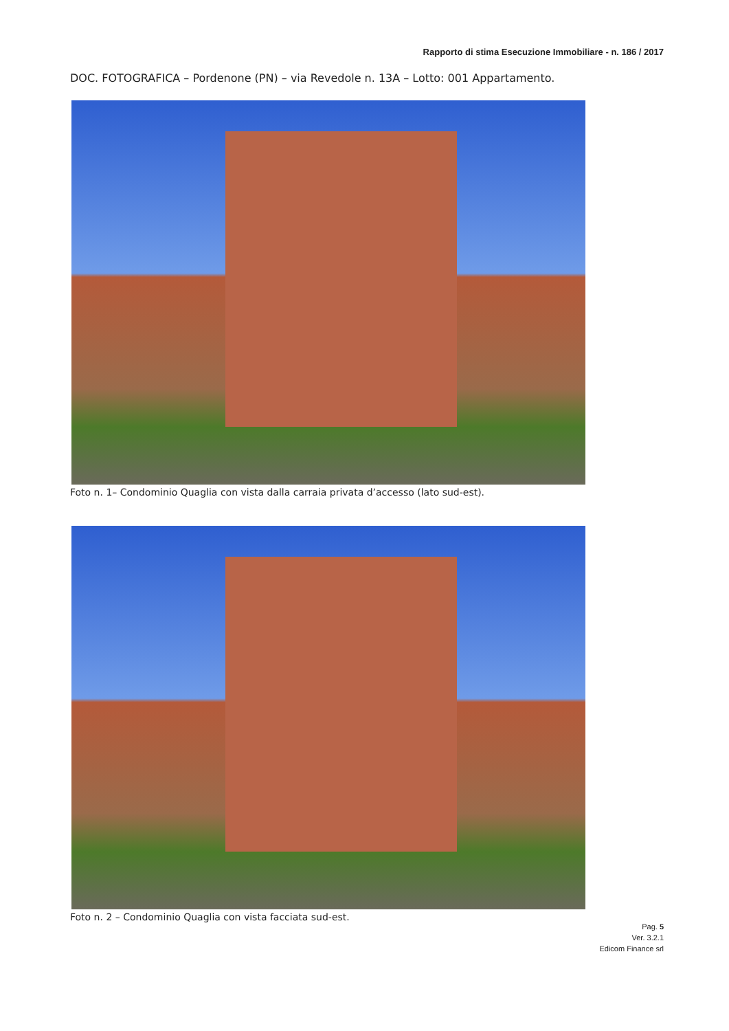Rapporto di stima Esecuzione Immobiliare - n. 186 / 2017
DOC. FOTOGRAFICA – Pordenone (PN) – via Revedole n. 13A – Lotto: 001 Appartamento.
Foto n. 1– Condominio Quaglia con vista dalla carraia privata d’accesso (lato sud-est).
Foto n. 2 – Condominio Quaglia con vista facciata sud-est.
Pag. 5
Ver. 3.2.1
Edicom Finance srl